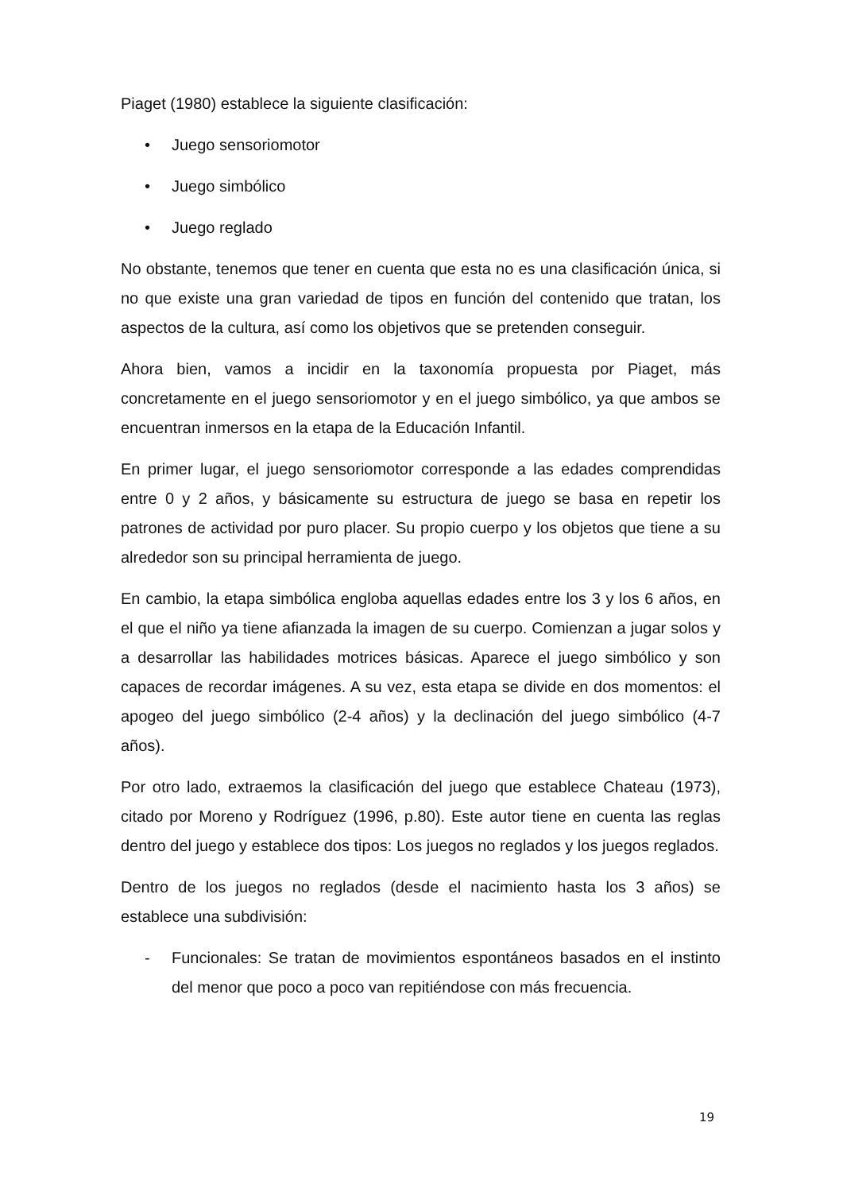Piaget (1980) establece la siguiente clasificación:
• Juego sensoriomotor
• Juego simbólico
• Juego reglado
No obstante, tenemos que tener en cuenta que esta no es una clasificación única, si no que existe una gran variedad de tipos en función del contenido que tratan, los aspectos de la cultura, así como los objetivos que se pretenden conseguir.
Ahora bien, vamos a incidir en la taxonomía propuesta por Piaget, más concretamente en el juego sensoriomotor y en el juego simbólico, ya que ambos se encuentran inmersos en la etapa de la Educación Infantil.
En primer lugar, el juego sensoriomotor corresponde a las edades comprendidas entre 0 y 2 años, y básicamente su estructura de juego se basa en repetir los patrones de actividad por puro placer. Su propio cuerpo y los objetos que tiene a su alrededor son su principal herramienta de juego.
En cambio, la etapa simbólica engloba aquellas edades entre los 3 y los 6 años, en el que el niño ya tiene afianzada la imagen de su cuerpo. Comienzan a jugar solos y a desarrollar las habilidades motrices básicas. Aparece el juego simbólico y son capaces de recordar imágenes. A su vez, esta etapa se divide en dos momentos: el apogeo del juego simbólico (2-4 años) y la declinación del juego simbólico (4-7 años).
Por otro lado, extraemos la clasificación del juego que establece Chateau (1973), citado por Moreno y Rodríguez (1996, p.80). Este autor tiene en cuenta las reglas dentro del juego y establece dos tipos: Los juegos no reglados y los juegos reglados.
Dentro de los juegos no reglados (desde el nacimiento hasta los 3 años) se establece una subdivisión:
- Funcionales: Se tratan de movimientos espontáneos basados en el instinto del menor que poco a poco van repitiéndose con más frecuencia.
19